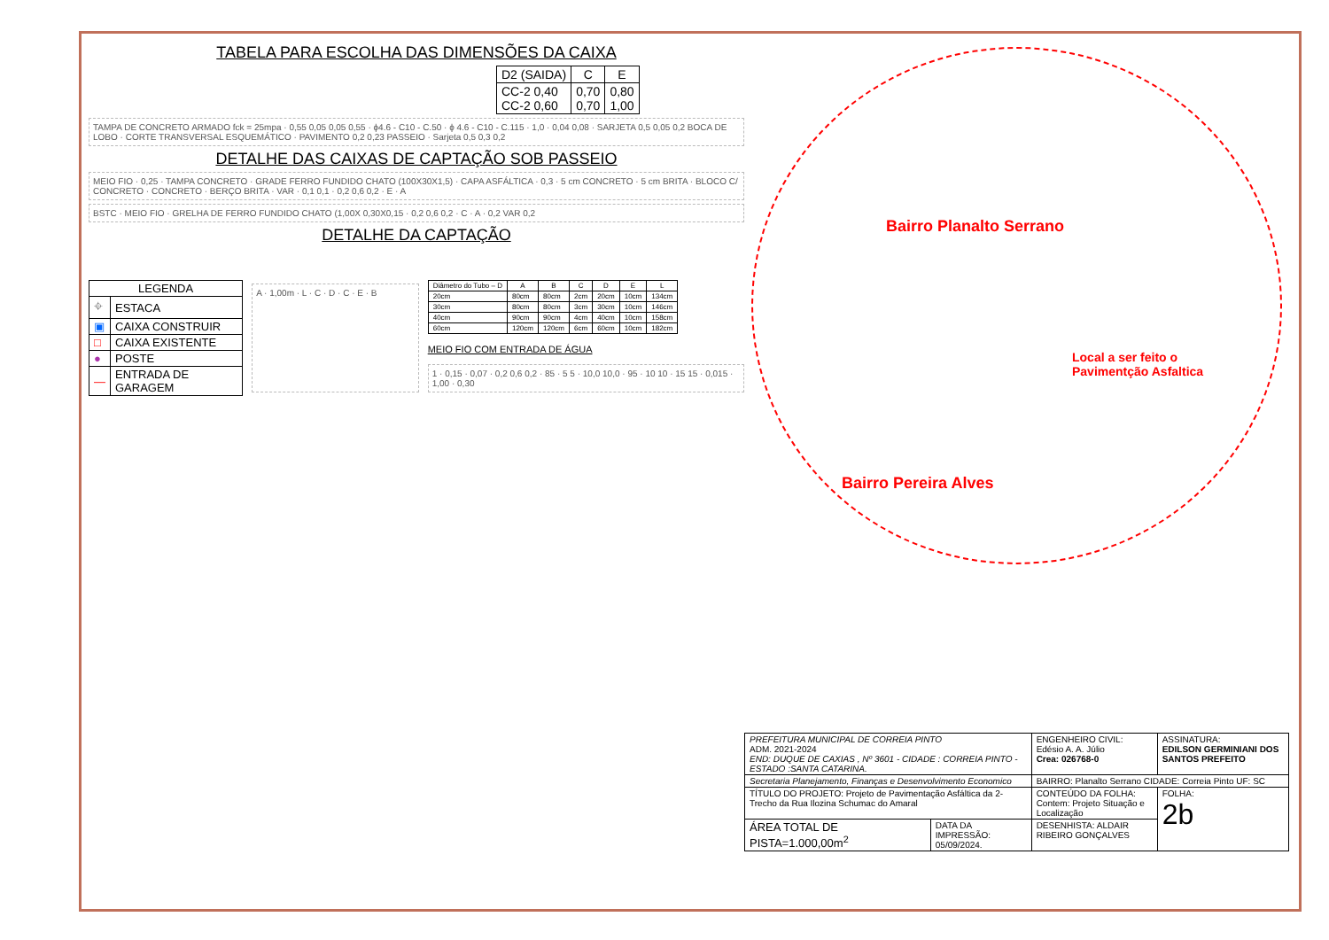TABELA PARA ESCOLHA DAS DIMENSÕES DA CAIXA
| D2 (SAIDA) | C | E |
| --- | --- | --- |
| CC-2 0,40 CC-2 0,60 | 0,70 0,70 | 0,80 1,00 |
TAMPA DE CONCRETO ARMADO fck = 25mpa · 0,55 0,05 0,05 0,55 · ϕ4.6 - C10 - C.50 · ϕ 4.6 - C10 - C.115 · 1,0 · 0,04 0,08 · SARJETA 0,5 0,05 0,2 BOCA DE LOBO · CORTE TRANSVERSAL ESQUEMÁTICO · PAVIMENTO 0,2 0,23 PASSEIO · Sarjeta 0,5 0,3 0,2
DETALHE DAS CAIXAS DE CAPTAÇÃO SOB PASSEIO
MEIO FIO · 0,25 · TAMPA CONCRETO · GRADE FERRO FUNDIDO CHATO (100X30X1,5) · CAPA ASFÁLTICA · 0,3 · 5 cm CONCRETO · 5 cm BRITA · BLOCO C/ CONCRETO · CONCRETO · BERÇO BRITA · VAR · 0,1 0,1 · 0,2 0,6 0,2 · E · A
BSTC · MEIO FIO · GRELHA DE FERRO FUNDIDO CHATO (1,00X 0,30X0,15 · 0,2 0,6 0,2 · C · A · 0,2 VAR 0,2
DETALHE DA CAPTAÇÃO
| LEGENDA | |
| --- | --- |
| ⌖ | ESTACA |
| ▣ | CAIXA CONSTRUIR |
| □ | CAIXA EXISTENTE |
| ● | POSTE |
| — | ENTRADA DE GARAGEM |
A · 1,00m · L · C · D · C · E · B
| Diâmetro do Tubo – D | A | B | C | D | E | L |
| --- | --- | --- | --- | --- | --- | --- |
| 20cm | 80cm | 80cm | 2cm | 20cm | 10cm | 134cm |
| 30cm | 80cm | 80cm | 3cm | 30cm | 10cm | 146cm |
| 40cm | 90cm | 90cm | 4cm | 40cm | 10cm | 158cm |
| 60cm | 120cm | 120cm | 6cm | 60cm | 10cm | 182cm |
MEIO FIO COM ENTRADA DE ÁGUA
1 · 0,15 · 0,07 · 0,2 0,6 0,2 · 85 · 5 5 · 10,0 10,0 · 95 · 10 10 · 15 15 · 0,015 · 1,00 · 0,30
Bairro Planalto Serrano
Local a ser feito o
Pavimentção Asfaltica
Bairro Pereira Alves
| PREFEITURA MUNICIPAL DE CORREIA PINTO ADM. 2021-2024 END: DUQUE DE CAXIAS , Nº 3601 - CIDADE : CORREIA PINTO - ESTADO :SANTA CATARINA. | | ENGENHEIRO CIVIL: Edésio A. A. Júlio Crea: 026768-0 | ASSINATURA: EDILSON GERMINIANI DOS SANTOS PREFEITO | |
| Secretaria Planejamento, Finanças e Desenvolvimento Economico | | BAIRRO: Planalto Serrano CIDADE: Correia Pinto UF: SC | | |
| TÍTULO DO PROJETO: Projeto de Pavimentação Asfáltica da 2-Trecho da Rua Ilozina Schumac do Amaral | | CONTEÚDO DA FOLHA: Contem: Projeto Situação e Localização | | FOLHA: 2b |
| ÁREA TOTAL DE PISTA=1.000,00m<sup>2</sup> | DATA DA IMPRESSÃO: 05/09/2024. | DESENHISTA: ALDAIR RIBEIRO GONÇALVES | | |